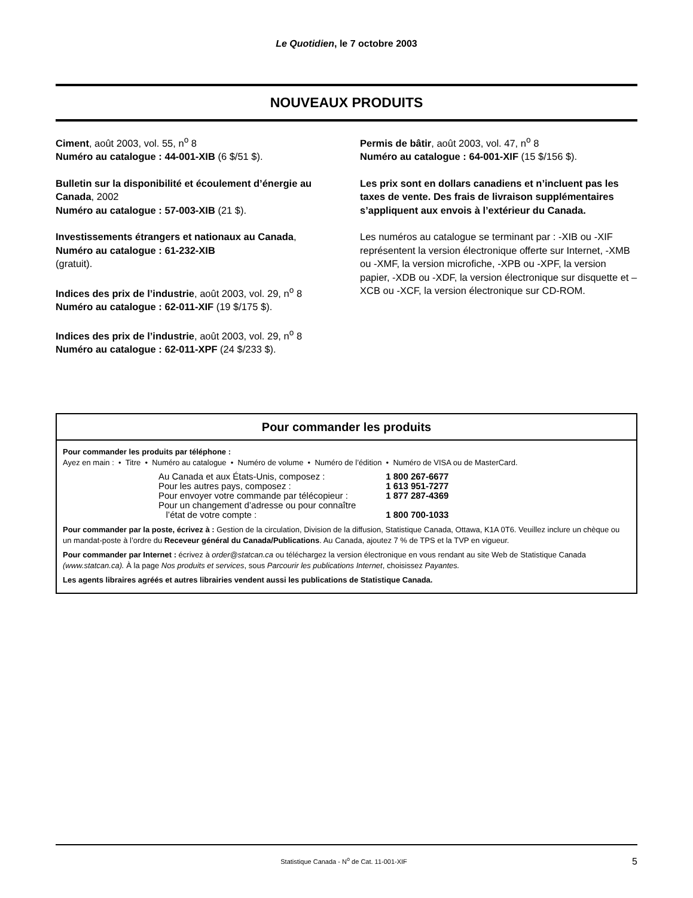Le Quotidien, le 7 octobre 2003
NOUVEAUX PRODUITS
Ciment, août 2003, vol. 55, n<sup>o</sup> 8
Numéro au catalogue : 44-001-XIB (6 $/51 $).
Bulletin sur la disponibilité et écoulement d’énergie au Canada, 2002
Numéro au catalogue : 57-003-XIB (21 $).
Investissements étrangers et nationaux au Canada,
Numéro au catalogue : 61-232-XIB
(gratuit).
Indices des prix de l’industrie, août 2003, vol. 29, n<sup>o</sup> 8
Numéro au catalogue : 62-011-XIF (19 $/175 $).
Indices des prix de l’industrie, août 2003, vol. 29, n<sup>o</sup> 8
Numéro au catalogue : 62-011-XPF (24 $/233 $).
Permis de bâtir, août 2003, vol. 47, n<sup>o</sup> 8
Numéro au catalogue : 64-001-XIF (15 $/156 $).
Les prix sont en dollars canadiens et n’incluent pas les taxes de vente. Des frais de livraison supplémentaires s’appliquent aux envois à l’extérieur du Canada.
Les numéros au catalogue se terminant par : -XIB ou -XIF représentent la version électronique offerte sur Internet, -XMB ou -XMF, la version microfiche, -XPB ou -XPF, la version papier, -XDB ou -XDF, la version électronique sur disquette et –XCB ou -XCF, la version électronique sur CD-ROM.
Pour commander les produits
Pour commander les produits par téléphone :
Ayez en main : • Titre • Numéro au catalogue • Numéro de volume • Numéro de l’édition • Numéro de VISA ou de MasterCard.
| Au Canada et aux États-Unis, composez : | 1 800 267-6677 |
| Pour les autres pays, composez : | 1 613 951-7277 |
| Pour envoyer votre commande par télécopieur : | 1 877 287-4369 |
| Pour un changement d’adresse ou pour connaître l’état de votre compte : | 1 800 700-1033 |
Pour commander par la poste, écrivez à : Gestion de la circulation, Division de la diffusion, Statistique Canada, Ottawa, K1A 0T6. Veuillez inclure un chèque ou un mandat-poste à l’ordre du Receveur général du Canada/Publications. Au Canada, ajoutez 7 % de TPS et la TVP en vigueur.
Pour commander par Internet : écrivez à order@statcan.ca ou téléchargez la version électronique en vous rendant au site Web de Statistique Canada (www.statcan.ca). À la page Nos produits et services, sous Parcourir les publications Internet, choisissez Payantes.
Les agents libraires agréés et autres librairies vendent aussi les publications de Statistique Canada.
Statistique Canada - N<sup>o</sup> de Cat. 11-001-XIF 5